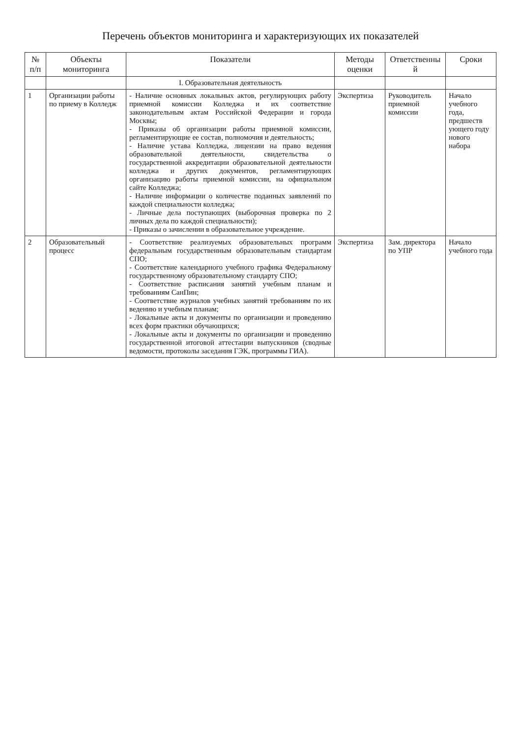Перечень объектов мониторинга и характеризующих их показателей
| № п/п | Объекты мониторинга | Показатели | Методы оценки | Ответственны й | Сроки |
| --- | --- | --- | --- | --- | --- |
| | | I. Образовательная деятельность | | | |
| 1 | Организации работы по приему в Колледж | - Наличие основных локальных актов, регулирующих работу приемной комиссии Колледжа и их соответствие законодательным актам Российской Федерации и города Москвы; - Приказы об организации работы приемной комиссии, регламентирующие ее состав, полномочия и деятельность; - Наличие устава Колледжа, лицензии на право ведения образовательной деятельности, свидетельства о государственной аккредитации образовательной деятельности колледжа и других документов, регламентирующих организацию работы приемной комиссии, на официальном сайте Колледжа; - Наличие информации о количестве поданных заявлений по каждой специальности колледжа; - Личные дела поступающих (выборочная проверка по 2 личных дела по каждой специальности); - Приказы о зачислении в образовательное учреждение. | Экспертиза | Руководитель приемной комиссии | Начало учебного года, предшеств ующего году нового набора |
| 2 | Образовательный процесс | - Соответствие реализуемых образовательных программ федеральным государственным образовательным стандартам СПО; - Соответствие календарного учебного графика Федеральному государственному образовательному стандарту СПО; - Соответствие расписания занятий учебным планам и требованиям СанПин; - Соответствие журналов учебных занятий требованиям по их ведению и учебным планам; - Локальные акты и документы по организации и проведению всех форм практики обучающихся; - Локальные акты и документы по организации и проведению государственной итоговой аттестации выпускников (сводные ведомости, протоколы заседания ГЭК, программы ГИА). | Экспертиза | Зам. директора по УПР | Начало учебного года |